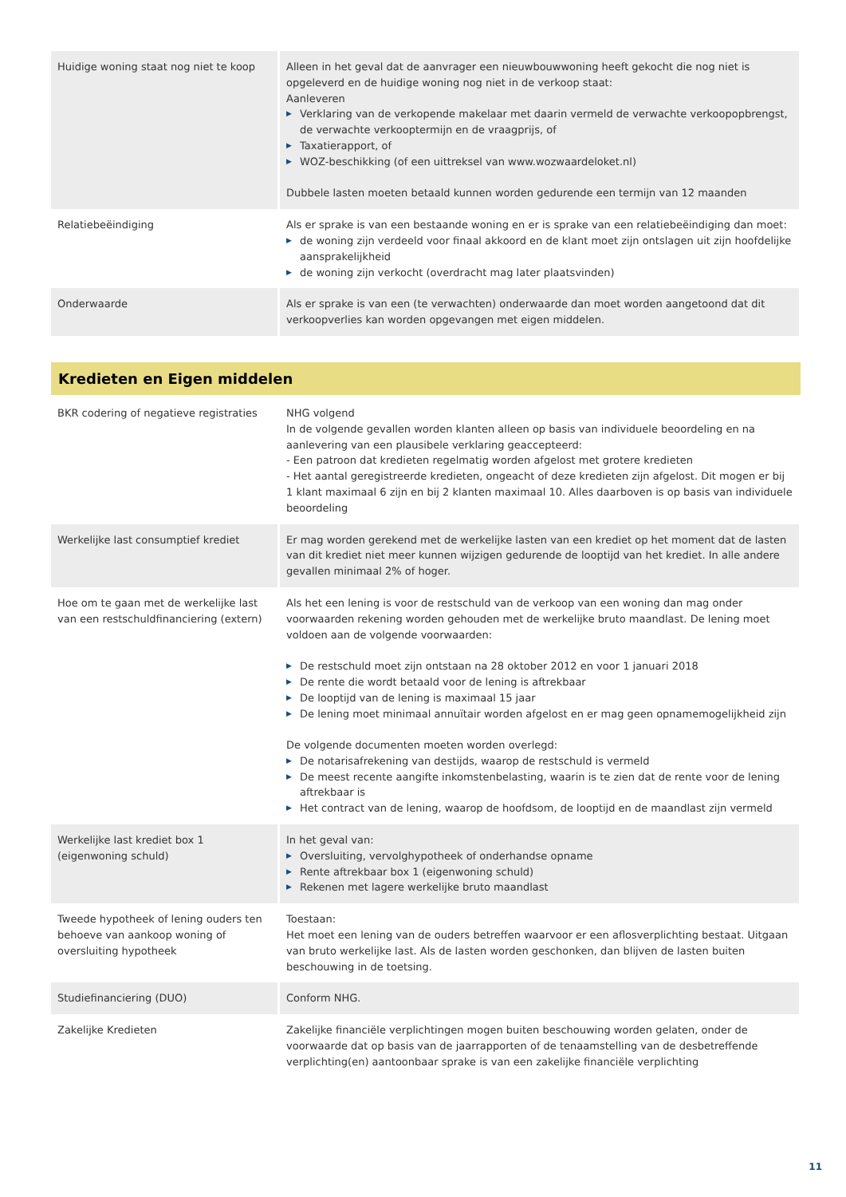| Huidige woning staat nog niet te koop | Alleen in het geval dat de aanvrager een nieuwbouwwoning heeft gekocht die nog niet is opgeleverd en de huidige woning nog niet in de verkoop staat: Aanleveren ▶ Verklaring van de verkopende makelaar met daarin vermeld de verwachte verkoopopbrengst, de verwachte verkooptermijn en de vraagprijs, of ▶ Taxatierapport, of ▶ WOZ-beschikking (of een uittreksel van www.wozwaardeloket.nl) Dubbele lasten moeten betaald kunnen worden gedurende een termijn van 12 maanden |
| Relatiebeëindiging | Als er sprake is van een bestaande woning en er is sprake van een relatiebeëindiging dan moet: ▶ de woning zijn verdeeld voor finaal akkoord en de klant moet zijn ontslagen uit zijn hoofdelijke aansprakelijkheid ▶ de woning zijn verkocht (overdracht mag later plaatsvinden) |
| Onderwaarde | Als er sprake is van een (te verwachten) onderwaarde dan moet worden aangetoond dat dit verkoopverlies kan worden opgevangen met eigen middelen. |
Kredieten en Eigen middelen
| BKR codering of negatieve registraties | NHG volgend In de volgende gevallen worden klanten alleen op basis van individuele beoordeling en na aanlevering van een plausibele verklaring geaccepteerd: - Een patroon dat kredieten regelmatig worden afgelost met grotere kredieten - Het aantal geregistreerde kredieten, ongeacht of deze kredieten zijn afgelost. Dit mogen er bij 1 klant maximaal 6 zijn en bij 2 klanten maximaal 10. Alles daarboven is op basis van individuele beoordeling |
| Werkelijke last consumptief krediet | Er mag worden gerekend met de werkelijke lasten van een krediet op het moment dat de lasten van dit krediet niet meer kunnen wijzigen gedurende de looptijd van het krediet. In alle andere gevallen minimaal 2% of hoger. |
| Hoe om te gaan met de werkelijke last van een restschuldfinanciering (extern) | Als het een lening is voor de restschuld van de verkoop van een woning dan mag onder voorwaarden rekening worden gehouden met de werkelijke bruto maandlast. De lening moet voldoen aan de volgende voorwaarden: ▶ De restschuld moet zijn ontstaan na 28 oktober 2012 en voor 1 januari 2018 ▶ De rente die wordt betaald voor de lening is aftrekbaar ▶ De looptijd van de lening is maximaal 15 jaar ▶ De lening moet minimaal annuïtair worden afgelost en er mag geen opnamemogelijkheid zijn De volgende documenten moeten worden overlegd: ▶ De notarisafrekening van destijds, waarop de restschuld is vermeld ▶ De meest recente aangifte inkomstenbelasting, waarin is te zien dat de rente voor de lening aftrekbaar is ▶ Het contract van de lening, waarop de hoofdsom, de looptijd en de maandlast zijn vermeld |
| Werkelijke last krediet box 1 (eigenwoning schuld) | In het geval van: ▶ Oversluiting, vervolghypotheek of onderhandse opname ▶ Rente aftrekbaar box 1 (eigenwoning schuld) ▶ Rekenen met lagere werkelijke bruto maandlast |
| Tweede hypotheek of lening ouders ten behoeve van aankoop woning of oversluiting hypotheek | Toestaan: Het moet een lening van de ouders betreffen waarvoor er een aflosverplichting bestaat. Uitgaan van bruto werkelijke last. Als de lasten worden geschonken, dan blijven de lasten buiten beschouwing in de toetsing. |
| Studiefinanciering (DUO) | Conform NHG. |
| Zakelijke Kredieten | Zakelijke financiële verplichtingen mogen buiten beschouwing worden gelaten, onder de voorwaarde dat op basis van de jaarrapporten of de tenaamstelling van de desbetreffende verplichting(en) aantoonbaar sprake is van een zakelijke financiële verplichting |
11